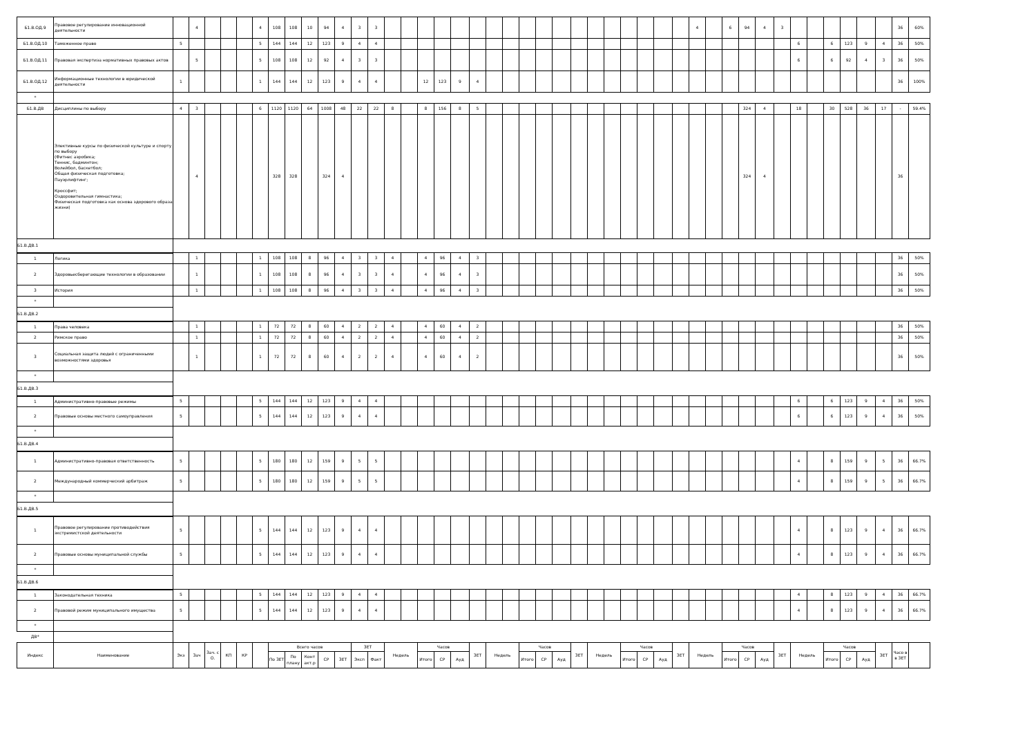| Б1.В.ОД.9 | Правовое регулирование инновационной деятельности | | 4 | | | | 4 | 108 | 108 | 10 | 94 | 4 | 3 | 3 | | | | | | | | | | | | | | | | | | | 4 | | 6 | 94 | 4 | 3 | | | | | | | 36 | 60% |
| Б1.В.ОД.10 | Таможенное право | 5 | | | | | 5 | 144 | 144 | 12 | 123 | 9 | 4 | 4 | | | | | | | | | | | | | | | | | | | | | | | | | 6 | | 6 | 123 | 9 | 4 | 36 | 50% |
| Б1.В.ОД.11 | Правовая экспертиза нормативных правовых актов | | 5 | | | | 5 | 108 | 108 | 12 | 92 | 4 | 3 | 3 | | | | | | | | | | | | | | | | | | | | | | | | | 6 | | 6 | 92 | 4 | 3 | 36 | 50% |
| Б1.В.ОД.12 | Информационные технологии в юридической деятельности | 1 | | | | | 1 | 144 | 144 | 12 | 123 | 9 | 4 | 4 | | | 12 | 123 | 9 | 4 | | | | | | | | | | | | | | | | | | | | | | | | | 36 | 100% |
| * | | | | | | | | | | | | | | | | | | | | | | | | | | | | | | | | | | | | | | | | | | | | | | |
| Б1.В.ДВ | Дисциплины по выбору | 4 | 3 | | | | 6 | 1120 | 1120 | 64 | 1008 | 48 | 22 | 22 | 8 | | 8 | 156 | 8 | 5 | | | | | | | | | | | | | | | | 324 | 4 | | 18 | | 30 | 528 | 36 | 17 | - | 59.4% |
| | Элективные курсы по физической культуре и спорту по выбору (Фитнес аэробика; Теннис, бадминтон; Волейбол, баскетбол; Общая физическая подготовка; Пауэрлифтинг; Кроссфит; Оздоровительная гимнастика; Физическая подготовка как основа здорового образа жизни) | | 4 | | | | | 328 | 328 | | 324 | 4 | | | | | | | | | | | | | | | | | | | | | | | | 324 | 4 | | | | | | | | 36 | |
| Б1.В.ДВ.1 | | | | | | | | | | | | | | | | | | | | | | | | | | | | | | | | | | | | | | | | | | | | | | |
| 1 | Логика | | 1 | | | | 1 | 108 | 108 | 8 | 96 | 4 | 3 | 3 | 4 | | 4 | 96 | 4 | 3 | | | | | | | | | | | | | | | | | | | | | | | | | 36 | 50% |
| 2 | Здоровьесберегающие технологии в образовании | | 1 | | | | 1 | 108 | 108 | 8 | 96 | 4 | 3 | 3 | 4 | | 4 | 96 | 4 | 3 | | | | | | | | | | | | | | | | | | | | | | | | | 36 | 50% |
| 3 | История | | 1 | | | | 1 | 108 | 108 | 8 | 96 | 4 | 3 | 3 | 4 | | 4 | 96 | 4 | 3 | | | | | | | | | | | | | | | | | | | | | | | | | 36 | 50% |
| * | | | | | | | | | | | | | | | | | | | | | | | | | | | | | | | | | | | | | | | | | | | | | | |
| Б1.В.ДВ.2 | | | | | | | | | | | | | | | | | | | | | | | | | | | | | | | | | | | | | | | | | | | | | | |
| 1 | Права человека | | 1 | | | | 1 | 72 | 72 | 8 | 60 | 4 | 2 | 2 | 4 | | 4 | 60 | 4 | 2 | | | | | | | | | | | | | | | | | | | | | | | | | 36 | 50% |
| 2 | Римское право | | 1 | | | | 1 | 72 | 72 | 8 | 60 | 4 | 2 | 2 | 4 | | 4 | 60 | 4 | 2 | | | | | | | | | | | | | | | | | | | | | | | | | 36 | 50% |
| 3 | Социальная защита людей с ограниченными возможностями здоровья | | 1 | | | | 1 | 72 | 72 | 8 | 60 | 4 | 2 | 2 | 4 | | 4 | 60 | 4 | 2 | | | | | | | | | | | | | | | | | | | | | | | | | 36 | 50% |
| * | | | | | | | | | | | | | | | | | | | | | | | | | | | | | | | | | | | | | | | | | | | | | | |
| Б1.В.ДВ.3 | | | | | | | | | | | | | | | | | | | | | | | | | | | | | | | | | | | | | | | | | | | | | | |
| 1 | Административно-правовые режимы | 5 | | | | | 5 | 144 | 144 | 12 | 123 | 9 | 4 | 4 | | | | | | | | | | | | | | | | | | | | | | | | | 6 | | 6 | 123 | 9 | 4 | 36 | 50% |
| 2 | Правовые основы местного самоуправления | 5 | | | | | 5 | 144 | 144 | 12 | 123 | 9 | 4 | 4 | | | | | | | | | | | | | | | | | | | | | | | | | 6 | | 6 | 123 | 9 | 4 | 36 | 50% |
| * | | | | | | | | | | | | | | | | | | | | | | | | | | | | | | | | | | | | | | | | | | | | | | |
| Б1.В.ДВ.4 | | | | | | | | | | | | | | | | | | | | | | | | | | | | | | | | | | | | | | | | | | | | | | |
| 1 | Административно-правовая ответственность | 5 | | | | | 5 | 180 | 180 | 12 | 159 | 9 | 5 | 5 | | | | | | | | | | | | | | | | | | | | | | | | | 4 | | 8 | 159 | 9 | 5 | 36 | 66.7% |
| 2 | Международный коммерческий арбитраж | 5 | | | | | 5 | 180 | 180 | 12 | 159 | 9 | 5 | 5 | | | | | | | | | | | | | | | | | | | | | | | | | 4 | | 8 | 159 | 9 | 5 | 36 | 66.7% |
| * | | | | | | | | | | | | | | | | | | | | | | | | | | | | | | | | | | | | | | | | | | | | | | |
| Б1.В.ДВ.5 | | | | | | | | | | | | | | | | | | | | | | | | | | | | | | | | | | | | | | | | | | | | | | |
| 1 | Правовое регулирование противодействия экстремистской деятельности | 5 | | | | | 5 | 144 | 144 | 12 | 123 | 9 | 4 | 4 | | | | | | | | | | | | | | | | | | | | | | | | | 4 | | 8 | 123 | 9 | 4 | 36 | 66.7% |
| 2 | Правовые основы муниципальной службы | 5 | | | | | 5 | 144 | 144 | 12 | 123 | 9 | 4 | 4 | | | | | | | | | | | | | | | | | | | | | | | | | 4 | | 8 | 123 | 9 | 4 | 36 | 66.7% |
| * | | | | | | | | | | | | | | | | | | | | | | | | | | | | | | | | | | | | | | | | | | | | | | |
| Б1.В.ДВ.6 | | | | | | | | | | | | | | | | | | | | | | | | | | | | | | | | | | | | | | | | | | | | | | |
| 1 | Законодательная техника | 5 | | | | | 5 | 144 | 144 | 12 | 123 | 9 | 4 | 4 | | | | | | | | | | | | | | | | | | | | | | | | | 4 | | 8 | 123 | 9 | 4 | 36 | 66.7% |
| 2 | Правовой режим муниципального имущества | 5 | | | | | 5 | 144 | 144 | 12 | 123 | 9 | 4 | 4 | | | | | | | | | | | | | | | | | | | | | | | | | 4 | | 8 | 123 | 9 | 4 | 36 | 66.7% |
| * | | | | | | | | | | | | | | | | | | | | | | | | | | | | | | | | | | | | | | | | | | | | | | |
| ДВ* | | | | | | | | | | | | | | | | | | | | | | | | | | | | | | | | | | | | | | | | | | | | | | |
| Индекс | Наименование | Экз | Зач | Зач. с О. | КП | КР | | Всего часов | | | | | ЗЕТ | | Недель | | Часов | | | ЗЕТ | Недель | | Часов | | | ЗЕТ | Недель | | Часов | | | ЗЕТ | Недель | | Часов | | | ЗЕТ | Недель | | Часов | | | ЗЕТ | Часо в в ЗЕТ | |
| | | | | | | | | По ЗЕТ | По плану | Конт акт.р | СР | ЗЕТ | Эксп | Факт | | | Итого | СР | Ауд | | | | Итого | СР | Ауд | | | | Итого | СР | Ауд | | | | Итого | СР | Ауд | | | | Итого | СР | Ауд | | | |